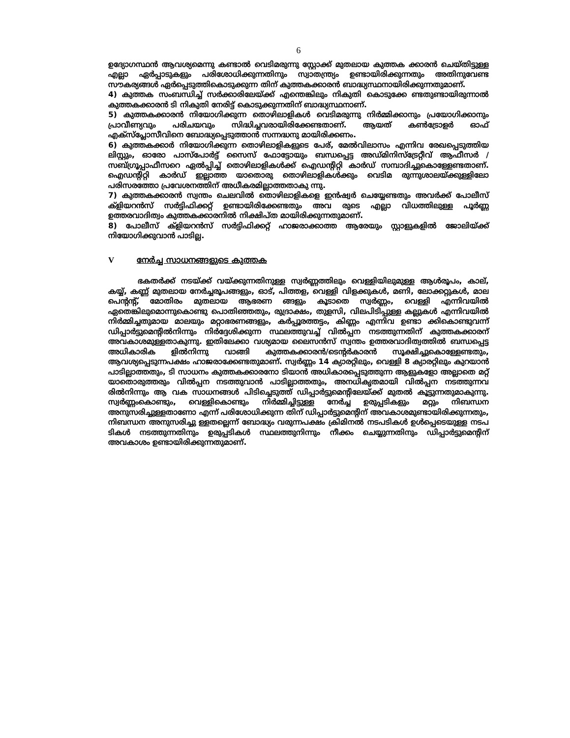6
ഉദ്യോഗസ്ഥൻ ആവശ്യമെന്നു കണ്ടാൽ വെടിമരുന്നു സ്റ്റോക്ക് മുതലായ കുത്തക ക്കാരൻ ചെയ്തിട്ടുള്ള എല്ലാ ഏർപ്പാടുകളും പരിശോധിക്കുന്നതിനും സ്വാതന്ത്ര്യം ഉണ്ടായിരിക്കുന്നതും അതിനുവേണ്ട സൗകര്യങ്ങൾ ഏർപ്പെടുത്തികൊടുക്കുന്ന തിന് കുത്തകക്കാരൻ ബാദ്ധ്യസ്ഥനായിരിക്കുന്നതുമാണ്.
4) കുത്തക സംബന്ധിച്ച് സർക്കാരിലേയ്ക്ക് എന്തെങ്കിലും നികുതി കൊടുക്കേ ണ്ടതുണ്ടായിരുന്നാൽ കുത്തകക്കാരൻ ടി നികുതി നേരിട്ട് കൊടുക്കുന്നതിന് ബാദ്ധ്യസ്ഥനാണ്.
5) കുത്തകക്കാരൻ നിയോഗിക്കുന്ന തൊഴിലാളികൾ വെടിമരുന്നു നിർമ്മിക്കാനും പ്രയോഗിക്കാനും പ്രാവീണ്യവും പരിചയവും സിദ്ധിച്ചവരായിരിക്കേണ്ടതാണ്. ആയത് കൺട്രോളർ ഓഫ് എക്സ്പ്ലോസീവിനെ ബോദ്ധ്യപ്പെടുത്താൻ സന്നദ്ധനു മായിരിക്കണം.
6) കുത്തകക്കാർ നിയോഗിക്കുന്ന തൊഴിലാളികളുടെ പേര്, മേൽവിലാസം എന്നിവ രേഖപ്പെടുത്തിയ ലിസ്റ്റും, ഓരോ പാസ്പോർട്ട് സൈസ് ഫോട്ടോയും ബന്ധപ്പെട്ട അഡ്മിനിസ്ട്രേറ്റീവ് ആഫീസർ / സബ്ഗ്രൂപ്പാഫീസറെ ഏൽപ്പിച്ച് തൊഴിലാളികൾക്ക് ഐഡന്റിറ്റി കാർഡ് സമ്പാദിച്ചുകൊള്ളേണ്ടതാണ്. ഐഡന്റിറ്റി കാർഡ് ഇല്ലാത്ത യാതൊരു തൊഴിലാളികൾക്കും വെടിമ രുന്നുശാലയ്ക്കുള്ളിലോ പരിസരത്തോ പ്രവേശനത്തിന് അധീകരമില്ലാത്തതാകു ന്നു.
7) കുത്തകക്കാരൻ സ്വന്തം ചെലവിൽ തൊഴിലാളികളെ ഇൻഷ്വർ ചെയ്യേണ്ടതും അവർക്ക് പോലീസ് ക്ളിയറൻസ് സർട്ടിഫിക്കറ്റ് ഉണ്ടായിരിക്കേണ്ടതും അവ രുടെ എല്ലാ വിധത്തിലുള്ള പൂർണ്ണ ഉത്തരവാദിത്വം കുത്തകക്കാരനിൽ നിക്ഷിപ്ത മായിരിക്കുന്നതുമാണ്.
8) പോലീസ് ക്ളിയറൻസ് സർട്ടിഫിക്കറ്റ് ഹാജരാക്കാത്ത ആരേയും സ്റ്റാളുകളിൽ ജോലിയ്ക്ക് നിയോഗിക്കുവാൻ പാടില്ല.
Vനേർച്ച സാധനങ്ങളുടെ കുത്തക
ഭകതർക്ക് നടയ്ക്ക് വയ്ക്കുന്നതിനുള്ള സ്വർണ്ണത്തിലും വെള്ളിയിലുമുള്ള ആൾരൂപം, കാല്, കയ്യ്, കണ്ണ് മുതലായ നേർച്ചരൂപങ്ങളും, ഓട്, പിത്തള, വെള്ളി വിളക്കുകൾ, മണി, ലോക്കറ്റുകൾ, മാല പെന്റന്റ്, മോതിരം മുതലായ ആഭരണ ങ്ങളും കൂടാതെ സ്വർണ്ണം, വെള്ളി എന്നിവയിൽ ഏതെങ്കിലുമൊന്നുകൊണ്ടു പൊതിഞ്ഞതും, രുദ്രാക്ഷം, തുളസി, വിലപിടിപ്പുള്ള കല്ലുകൾ എന്നിവയിൽ നിർമ്മിച്ചതുമായ മാലയും മറ്റാഭരണങ്ങളും, കർപ്പൂരത്തട്ടം, കിണ്ണം എന്നിവ ഉണ്ടാ ക്കികൊണ്ടുവന്ന് ഡിപ്പാർട്ടുമെന്റിൽനിന്നും നിർദ്ദേശിക്കുന്ന സ്ഥലത്തുവച്ച് വിൽപ്പന നടത്തുന്നതിന് കുത്തകക്കാരന് അവകാശമുള്ളതാകുന്നു. ഇതിലേക്കാ വശ്യമായ ലൈസൻസ് സ്വന്തം ഉത്തരവാദിത്വത്തിൽ ബന്ധപ്പെട്ട അധികാരിക ളിൽനിന്നു വാങ്ങി കുത്തകക്കാരൻ/ടെന്റർകാരൻ സൂക്ഷിച്ചുകൊള്ളേണ്ടതും, ആവശ്യപ്പെടുന്നപക്ഷം ഹാജരാക്കേണ്ടതുമാണ്. സ്വർണ്ണം 14 ക്യാരറ്റിലും, വെള്ളി 8 ക്യാരറ്റിലും കുറയാൻ പാടില്ലാത്തതും, ടി സാധനം കുത്തകക്കാരനോ ടിയാൻ അധികാരപ്പെടുത്തുന്ന ആളുകളോ അല്ലാതെ മറ്റ് യാതൊരുത്തരും വിൽപ്പന നടത്തുവാൻ പാടില്ലാത്തതും, അനധികൃതമായി വിൽപ്പന നടത്തുന്നവ രിൽനിന്നും ആ വക സാധനങ്ങൾ പിടിച്ചെടുത്ത് ഡിപ്പാർട്ടുമെന്റിലേയ്ക്ക് മുതൽ കൂട്ടുന്നതുമാകുന്നു. സ്വർണ്ണംകൊണ്ടും, വെള്ളികൊണ്ടും നിർമ്മിച്ചിട്ടുള്ള നേർച്ച ഉരുപ്പടികളും മറ്റും നിബന്ധന അനുസരിച്ചുള്ളതാണോ എന്ന് പരിശോധിക്കുന്ന തിന് ഡിപ്പാർട്ടുമെന്റിന് അവകാശമുണ്ടായിരിക്കുന്നതും, നിബന്ധന അനുസരിച്ചു ള്ളതല്ലെന്ന് ബോദ്ധ്യം വരുന്നപക്ഷം ക്രിമിനൽ നടപടികൾ ഉൾപ്പെടെയുള്ള നടപ ടികൾ നടത്തുന്നതിനും ഉരുപ്പടികൾ സ്ഥലത്തുനിന്നും നീക്കം ചെയ്യുന്നതിനും ഡിപ്പാർട്ടുമെന്റിന് അവകാശം ഉണ്ടായിരിക്കുന്നതുമാണ്.